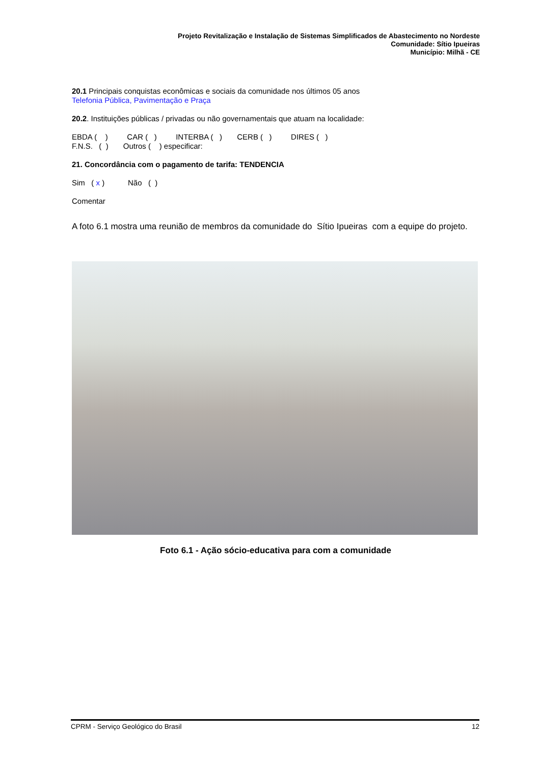Projeto Revitalização e Instalação de Sistemas Simplificados de Abastecimento no Nordeste
Comunidade: Sítio Ipueiras
Município: Milhã - CE
20.1 Principais conquistas econômicas e sociais da comunidade nos últimos 05 anos
Telefonia Pública, Pavimentação e Praça
20.2. Instituições públicas / privadas ou não governamentais que atuam na localidade:
EBDA ( ) CAR ( ) INTERBA ( ) CERB ( ) DIRES ( )
F.N.S. ( ) Outros ( ) especificar:
21. Concordância com o pagamento de tarifa: TENDENCIA
Sim ( x ) Não ( )
Comentar
A foto 6.1 mostra uma reunião de membros da comunidade do Sítio Ipueiras com a equipe do projeto.
Foto 6.1 - Ação sócio-educativa para com a comunidade
CPRM - Serviço Geológico do Brasil 12